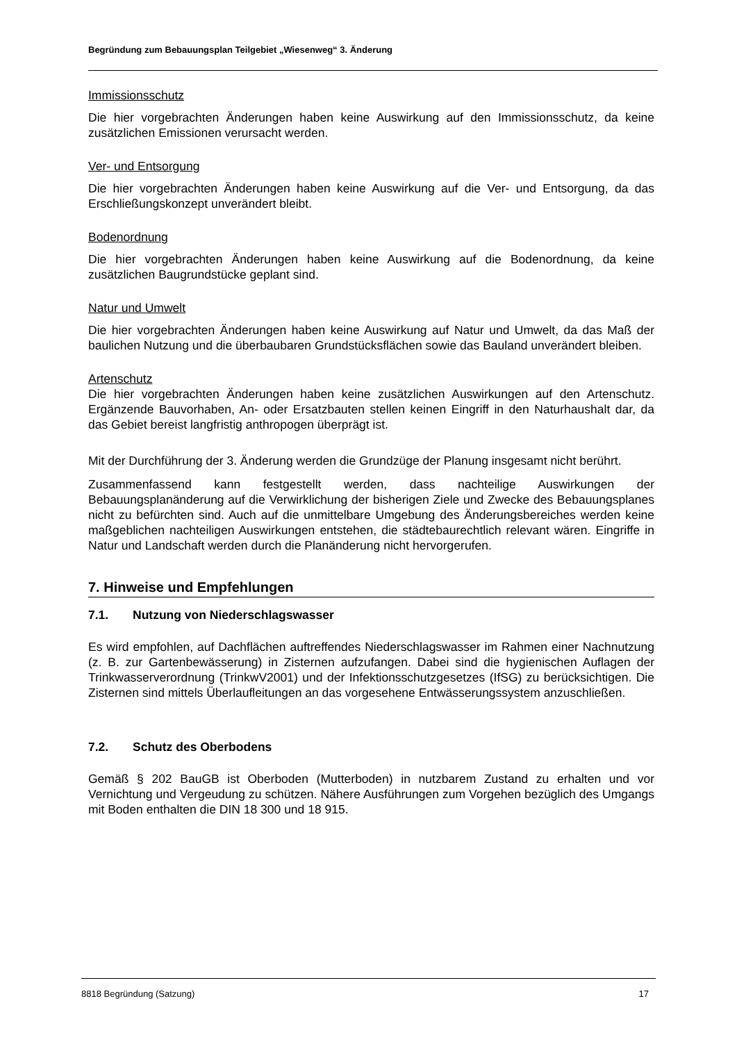Begründung zum Bebauungsplan Teilgebiet „Wiesenweg“ 3. Änderung
Immissionsschutz
Die hier vorgebrachten Änderungen haben keine Auswirkung auf den Immissionsschutz, da keine zusätzlichen Emissionen verursacht werden.
Ver- und Entsorgung
Die hier vorgebrachten Änderungen haben keine Auswirkung auf die Ver- und Entsorgung, da das Erschließungskonzept unverändert bleibt.
Bodenordnung
Die hier vorgebrachten Änderungen haben keine Auswirkung auf die Bodenordnung, da keine zusätzlichen Baugrundstücke geplant sind.
Natur und Umwelt
Die hier vorgebrachten Änderungen haben keine Auswirkung auf Natur und Umwelt, da das Maß der baulichen Nutzung und die überbaubaren Grundstücksflächen sowie das Bauland unverändert bleiben.
Artenschutz
Die hier vorgebrachten Änderungen haben keine zusätzlichen Auswirkungen auf den Artenschutz. Ergänzende Bauvorhaben, An- oder Ersatzbauten stellen keinen Eingriff in den Naturhaushalt dar, da das Gebiet bereist langfristig anthropogen überprägt ist.
Mit der Durchführung der 3. Änderung werden die Grundzüge der Planung insgesamt nicht berührt.
Zusammenfassend kann festgestellt werden, dass nachteilige Auswirkungen der Bebauungsplanänderung auf die Verwirklichung der bisherigen Ziele und Zwecke des Bebauungsplanes nicht zu befürchten sind. Auch auf die unmittelbare Umgebung des Änderungsbereiches werden keine maßgeblichen nachteiligen Auswirkungen entstehen, die städtebaurechtlich relevant wären. Eingriffe in Natur und Landschaft werden durch die Planänderung nicht hervorgerufen.
7. Hinweise und Empfehlungen
7.1. Nutzung von Niederschlagswasser
Es wird empfohlen, auf Dachflächen auftreffendes Niederschlagswasser im Rahmen einer Nachnutzung (z. B. zur Gartenbewässerung) in Zisternen aufzufangen. Dabei sind die hygienischen Auflagen der Trinkwasserverordnung (TrinkwV2001) und der Infektionsschutzgesetzes (IfSG) zu berücksichtigen. Die Zisternen sind mittels Überlaufleitungen an das vorgesehene Entwässerungssystem anzuschließen.
7.2. Schutz des Oberbodens
Gemäß § 202 BauGB ist Oberboden (Mutterboden) in nutzbarem Zustand zu erhalten und vor Vernichtung und Vergeudung zu schützen. Nähere Ausführungen zum Vorgehen bezüglich des Umgangs mit Boden enthalten die DIN 18 300 und 18 915.
8818 Begründung (Satzung) 17